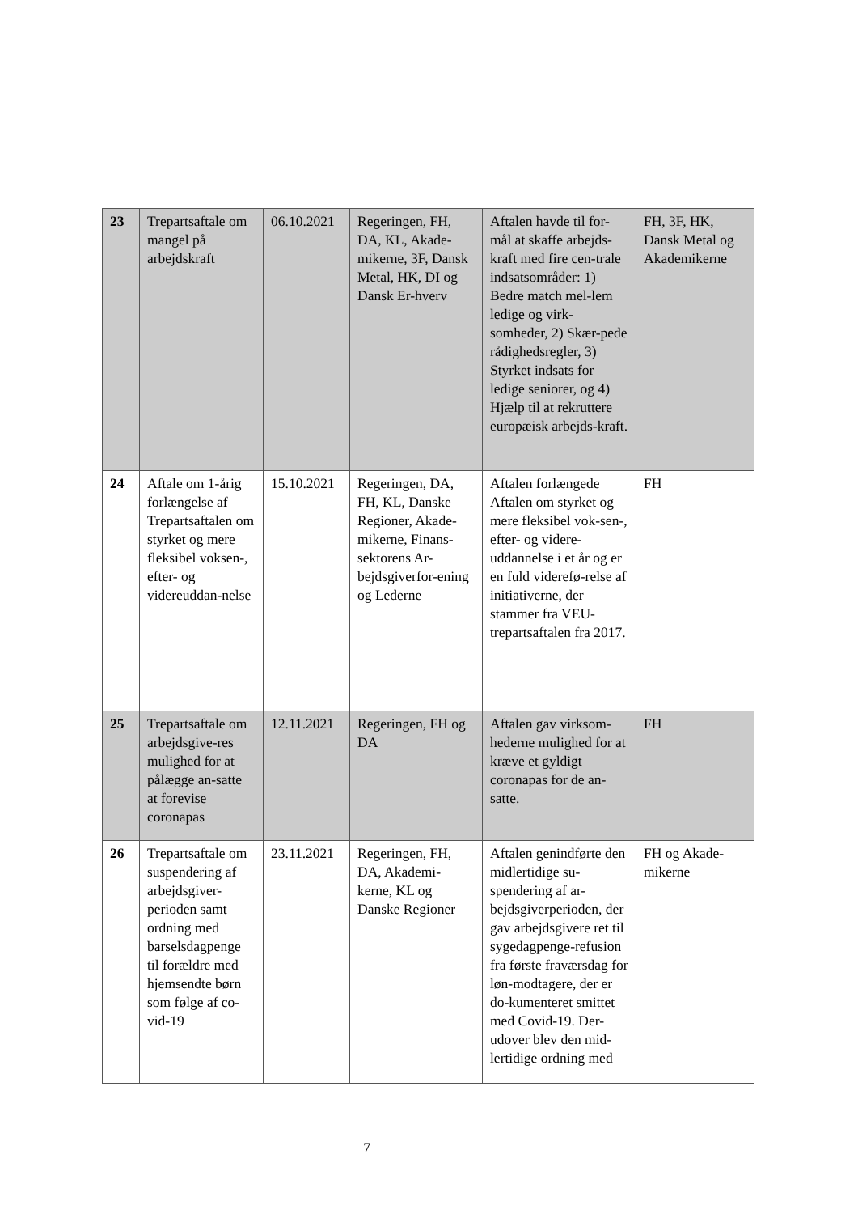| 23 | Trepartsaftale om mangel på arbejdskraft | 06.10.2021 | Regeringen, FH, DA, KL, Akade-mikerne, 3F, Dansk Metal, HK, DI og Dansk Er-hverv | Aftalen havde til for-mål at skaffe arbejds-kraft med fire cen-trale indsatsområder: 1) Bedre match mel-lem ledige og virk-somheder, 2) Skær-pede rådighedsregler, 3) Styrket indsats for ledige seniorer, og 4) Hjælp til at rekruttere europæisk arbejds-kraft. | FH, 3F, HK, Dansk Metal og Akademikerne |
| 24 | Aftale om 1-årig forlængelse af Trepartsaftalen om styrket og mere fleksibel voksen-, efter- og videreuddan-nelse | 15.10.2021 | Regeringen, DA, FH, KL, Danske Regioner, Akade-mikerne, Finans-sektorens Ar-bejdsgiverfor-ening og Lederne | Aftalen forlængede Aftalen om styrket og mere fleksibel vok-sen-, efter- og videre-uddannelse i et år og er en fuld viderefø-relse af initiativerne, der stammer fra VEU-trepartsaftalen fra 2017. | FH |
| 25 | Trepartsaftale om arbejdsgive-res mulighed for at pålægge an-satte at forevise coronapas | 12.11.2021 | Regeringen, FH og DA | Aftalen gav virksom-hederne mulighed for at kræve et gyldigt coronapas for de an-satte. | FH |
| 26 | Trepartsaftale om suspendering af arbejdsgiver-perioden samt ordning med barselsdagpenge til forældre med hjemsendte børn som følge af co-vid-19 | 23.11.2021 | Regeringen, FH, DA, Akademi-kerne, KL og Danske Regioner | Aftalen genindførte den midlertidige su-spendering af ar-bejdsgiverperioden, der gav arbejdsgivere ret til sygedagpenge-refusion fra første fraværsdag for løn-modtagere, der er do-kumenteret smittet med Covid-19. Der-udover blev den mid-lertidige ordning med | FH og Akade-mikerne |
7